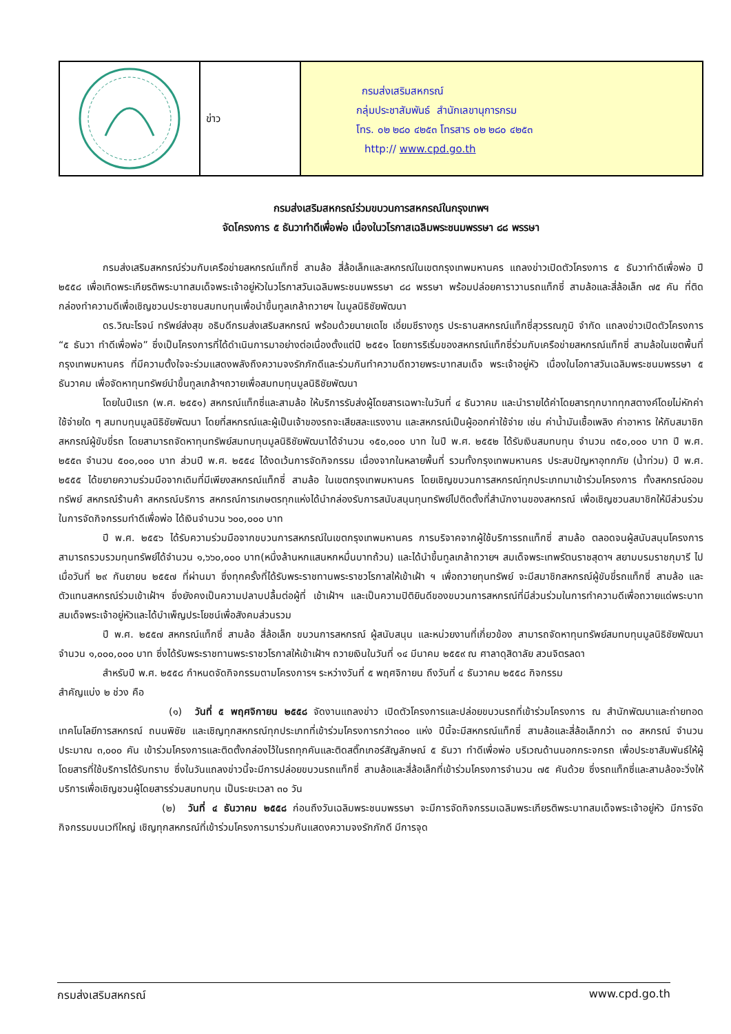ข่าว
กรมส่งเสริมสหกรณ์
กลุ่มประชาสัมพันธ์ สำนักเลขานุการกรม
โทร. ๐๒ ๒๘๐ ๔๒๕๓ โทรสาร ๐๒ ๒๘๐ ๔๒๕๓
http:// www.cpd.go.th
กรมส่งเสริมสหกรณ์ร่วมขบวนการสหกรณ์ในกรุงเทพฯ
จัดโครงการ ๕ ธันวาทำดีเพื่อพ่อ เนื่องในวโรกาสเฉลิมพระชนมพรรษา ๘๘ พรรษา
กรมส่งเสริมสหกรณ์ร่วมกับเครือข่ายสหกรณ์แท็กซี่ สามล้อ สี่ล้อเล็กและสหกรณ์ในเขตกรุงเทพมหานคร แถลงข่าวเปิดตัวโครงการ ๕ ธันวาทำดีเพื่อพ่อ ปี ๒๕๕๘ เพื่อเทิดพระเกียรติพระบาทสมเด็จพระเจ้าอยู่หัวในวโรกาสวันเฉลิมพระชนมพรรษา ๘๘ พรรษา พร้อมปล่อยคาราวานรถแท็กซี่ สามล้อและสี่ล้อเล็ก ๗๕ คัน ที่ติดกล่องทำความดีเพื่อเชิญชวนประชาชนสมทบทุนเพื่อนำขึ้นทูลเกล้าถวายฯ ในมูลนิธิชัยพัฒนา
ดร.วิณะโรจน์ ทรัพย์ส่งสุข อธิบดีกรมส่งเสริมสหกรณ์ พร้อมด้วยนายเดโช เอี่ยมชีรางกูร ประธานสหกรณ์แท็กซี่สุวรรณภูมิ จำกัด แถลงข่าวเปิดตัวโครงการ “๕ ธันวา ทำดีเพื่อพ่อ” ซึ่งเป็นโครงการที่ได้ดำเนินการมาอย่างต่อเนื่องตั้งแต่ปี ๒๕๕๑ โดยการริเริ่มของสหกรณ์แท็กซี่ร่วมกับเครือข่ายสหกรณ์แท็กซี่ สามล้อในเขตพื้นที่กรุงเทพมหานคร ที่มีความตั้งใจจะร่วมแสดงพลังถึงความจงรักภักดีและร่วมกันทำความดีถวายพระบาทสมเด็จ พระเจ้าอยู่หัว เนื่องในโอกาสวันเฉลิมพระชนมพรรษา ๕ ธันวาคม เพื่อจัดหาทุนทรัพย์นำขึ้นทูลเกล้าฯถวายเพื่อสมทบทุนมูลนิธิชัยพัฒนา
โดยในปีแรก (พ.ศ. ๒๕๕๑) สหกรณ์แท็กซี่และสามล้อ ให้บริการรับส่งผู้โดยสารเฉพาะในวันที่ ๔ ธันวาคม และนำรายได้ค่าโดยสารทุกบาททุกสตางค์โดยไม่หักค่าใช้จ่ายใด ๆ สมทบทุนมูลนิธิชัยพัฒนา โดยที่สหกรณ์และผู้เป็นเจ้าของรถจะเสียสละแรงงาน และสหกรณ์เป็นผู้ออกค่าใช้จ่าย เช่น ค่าน้ำมันเชื้อเพลิง ค่าอาหาร ให้กับสมาชิกสหกรณ์ผู้ขับขี่รถ โดยสามารถจัดหาทุนทรัพย์สมทบทุนมูลนิธิชัยพัฒนาได้จำนวน ๑๕๐,๐๐๐ บาท ในปี พ.ศ. ๒๕๕๒ ได้รับเงินสมทบทุน จำนวน ๓๕๐,๐๐๐ บาท ปี พ.ศ. ๒๕๕๓ จำนวน ๕๐๐,๐๐๐ บาท ส่วนปี พ.ศ. ๒๕๕๔ ได้งดเว้นการจัดกิจกรรม เนื่องจากในหลายพื้นที่ รวมทั้งกรุงเทพมหานคร ประสบปัญหาอุทกภัย (น้ำท่วม) ปี พ.ศ. ๒๕๕๕ ได้ขยายความร่วมมือจากเดิมที่มีเพียงสหกรณ์แท็กซี่ สามล้อ ในเขตกรุงเทพมหานคร โดยเชิญขบวนการสหกรณ์ทุกประเภทมาเข้าร่วมโครงการ ทั้งสหกรณ์ออมทรัพย์ สหกรณ์ร้านค้า สหกรณ์บริการ สหกรณ์การเกษตรทุกแห่งได้นำกล่องรับการสนับสนุนทุนทรัพย์ไปติดตั้งที่สำนักงานของสหกรณ์ เพื่อเชิญชวนสมาชิกให้มีส่วนร่วมในการจัดกิจกรรมทำดีเพื่อพ่อ ได้เงินจำนวน ๖๐๐,๐๐๐ บาท
ปี พ.ศ. ๒๕๕๖ ได้รับความร่วมมือจากขบวนการสหกรณ์ในเขตกรุงเทพมหานคร การบริจาคจากผู้ใช้บริการรถแท็กซี่ สามล้อ ตลอดจนผู้สนับสนุนโครงการ สามารถรวบรวมทุนทรัพย์ได้จำนวน ๑,๖๖๐,๐๐๐ บาท(หนึ่งล้านหกแสนหกหมื่นบาทถ้วน) และได้นำขึ้นทูลเกล้าถวายฯ สมเด็จพระเทพรัตนราชสุดาฯ สยามบรมราชกุมารี ไปเมื่อวันที่ ๒๙ กันยายน ๒๕๕๗ ที่ผ่านมา ซึ่งทุกครั้งที่ได้รับพระราชทานพระราชวโรกาสให้เข้าเฝ้า ฯ เพื่อถวายทุนทรัพย์ จะมีสมาชิกสหกรณ์ผู้ขับขี่รถแท็กซี่ สามล้อ และตัวแทนสหกรณ์ร่วมเข้าเฝ้าฯ ซึ่งยังคงเป็นความปลาบปลื้มต่อผู้ที่ เข้าเฝ้าฯ และเป็นความปิติยินดีของขบวนการสหกรณ์ที่มีส่วนร่วมในการทำความดีเพื่อถวายแด่พระบาทสมเด็จพระเจ้าอยู่หัวและได้บำเพ็ญประโยชน์เพื่อสังคมส่วนรวม
ปี พ.ศ. ๒๕๕๗ สหกรณ์แท็กซี่ สามล้อ สี่ล้อเล็ก ขบวนการสหกรณ์ ผู้สนับสนุน และหน่วยงานที่เกี่ยวข้อง สามารถจัดหาทุนทรัพย์สมทบทุนมูลนิธิชัยพัฒนา จำนวน ๑,๐๐๐,๐๐๐ บาท ซึ่งได้รับพระราชทานพระราชวโรกาสให้เข้าเฝ้าฯ ถวายเงินในวันที่ ๑๔ มีนาคม ๒๕๕๙ ณ ศาลาดุสิดาลัย สวนจิตรลดา
สำหรับปี พ.ศ. ๒๕๕๘ กำหนดจัดกิจกรรมตามโครงการฯ ระหว่างวันที่ ๕ พฤศจิกายน ถึงวันที่ ๔ ธันวาคม ๒๕๕๘ กิจกรรม
สำคัญแบ่ง ๒ ช่วง คือ
(๑) วันที่ ๕ พฤศจิกายน ๒๕๕๘ จัดงานแถลงข่าว เปิดตัวโครงการและปล่อยขบวนรถที่เข้าร่วมโครงการ ณ สำนักพัฒนาและถ่ายทอดเทคโนโลยีการสหกรณ์ ถนนพิชัย และเชิญทุกสหกรณ์ทุกประเภทที่เข้าร่วมโครงการกว่า๓๐๐ แห่ง ปีนี้จะมีสหกรณ์แท็กซี่ สามล้อและสี่ล้อเล็กกว่า ๓๐ สหกรณ์ จำนวนประมาณ ๓,๐๐๐ คัน เข้าร่วมโครงการและติดตั้งกล่องไว้ในรถทุกคันและติดสติ๊กเกอร์สัญลักษณ์ ๕ ธันวา ทำดีเพื่อพ่อ บริเวณด้านนอกกระจกรถ เพื่อประชาสัมพันธ์ให้ผู้โดยสารที่ใช้บริการได้รับทราบ ซึ่งในวันแถลงข่าวนี้จะมีการปล่อยขบวนรถแท็กซี่ สามล้อและสี่ล้อเล็กที่เข้าร่วมโครงการจำนวน ๗๕ คันด้วย ซึ่งรถแท็กซี่และสามล้อจะวิ่งให้บริการเพื่อเชิญชวนผู้โดยสารร่วมสมทบทุน เป็นระยะเวลา ๓๐ วัน
(๒) วันที่ ๔ ธันวาคม ๒๕๕๘ ก่อนถึงวันเฉลิมพระชนมพรรษา จะมีการจัดกิจกรรมเฉลิมพระเกียรติพระบาทสมเด็จพระเจ้าอยู่หัว มีการจัดกิจกรรมบนเวทีใหญ่ เชิญทุกสหกรณ์ที่เข้าร่วมโครงการมาร่วมกันแสดงความจงรักภักดี มีการจุด
กรมส่งเสริมสหกรณ์ www.cpd.go.th